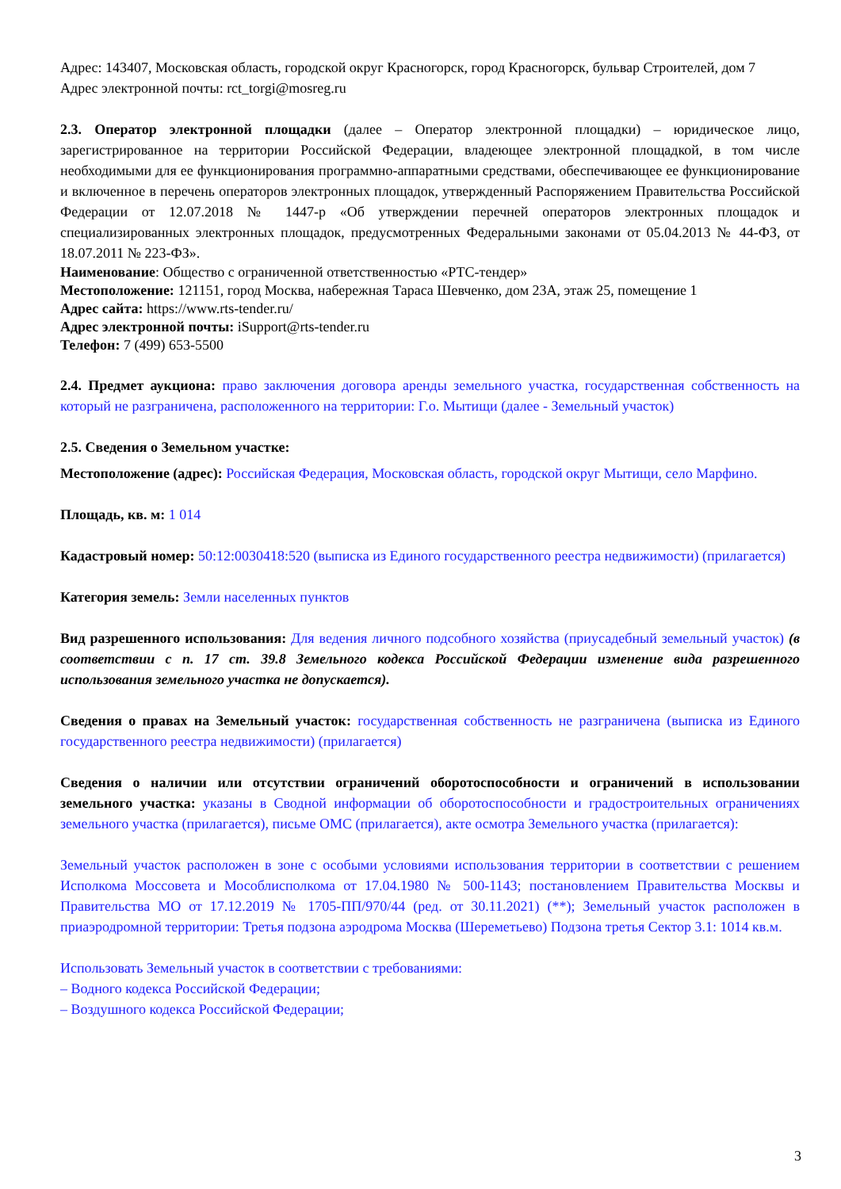Адрес: 143407, Московская область, городской округ Красногорск, город Красногорск, бульвар Строителей, дом 7
Адрес электронной почты: rct_torgi@mosreg.ru
2.3. Оператор электронной площадки (далее – Оператор электронной площадки) – юридическое лицо, зарегистрированное на территории Российской Федерации, владеющее электронной площадкой, в том числе необходимыми для ее функционирования программно-аппаратными средствами, обеспечивающее ее функционирование и включенное в перечень операторов электронных площадок, утвержденный Распоряжением Правительства Российской Федерации от 12.07.2018 № 1447-р «Об утверждении перечней операторов электронных площадок и специализированных электронных площадок, предусмотренных Федеральными законами от 05.04.2013 № 44-ФЗ, от 18.07.2011 № 223-ФЗ».
Наименование: Общество с ограниченной ответственностью «РТС-тендер»
Местоположение: 121151, город Москва, набережная Тараса Шевченко, дом 23А, этаж 25, помещение 1
Адрес сайта: https://www.rts-tender.ru/
Адрес электронной почты: iSupport@rts-tender.ru
Телефон: 7 (499) 653-5500
2.4. Предмет аукциона: право заключения договора аренды земельного участка, государственная собственность на который не разграничена, расположенного на территории: Г.о. Мытищи (далее - Земельный участок)
2.5. Сведения о Земельном участке:
Местоположение (адрес): Российская Федерация, Московская область, городской округ Мытищи, село Марфино.
Площадь, кв. м: 1 014
Кадастровый номер: 50:12:0030418:520 (выписка из Единого государственного реестра недвижимости) (прилагается)
Категория земель: Земли населенных пунктов
Вид разрешенного использования: Для ведения личного подсобного хозяйства (приусадебный земельный участок) (в соответствии с п. 17 ст. 39.8 Земельного кодекса Российской Федерации изменение вида разрешенного использования земельного участка не допускается).
Сведения о правах на Земельный участок: государственная собственность не разграничена (выписка из Единого государственного реестра недвижимости) (прилагается)
Сведения о наличии или отсутствии ограничений оборотоспособности и ограничений в использовании земельного участка: указаны в Сводной информации об оборотоспособности и градостроительных ограничениях земельного участка (прилагается), письме ОМС (прилагается), акте осмотра Земельного участка (прилагается):
Земельный участок расположен в зоне с особыми условиями использования территории в соответствии с решением Исполкома Моссовета и Мособлисполкома от 17.04.1980 № 500-1143; постановлением Правительства Москвы и Правительства МО от 17.12.2019 № 1705-ПП/970/44 (ред. от 30.11.2021) (**); Земельный участок расположен в приаэродромной территории: Третья подзона аэродрома Москва (Шереметьево) Подзона третья Сектор 3.1: 1014 кв.м.
Использовать Земельный участок в соответствии с требованиями:
– Водного кодекса Российской Федерации;
– Воздушного кодекса Российской Федерации;
3